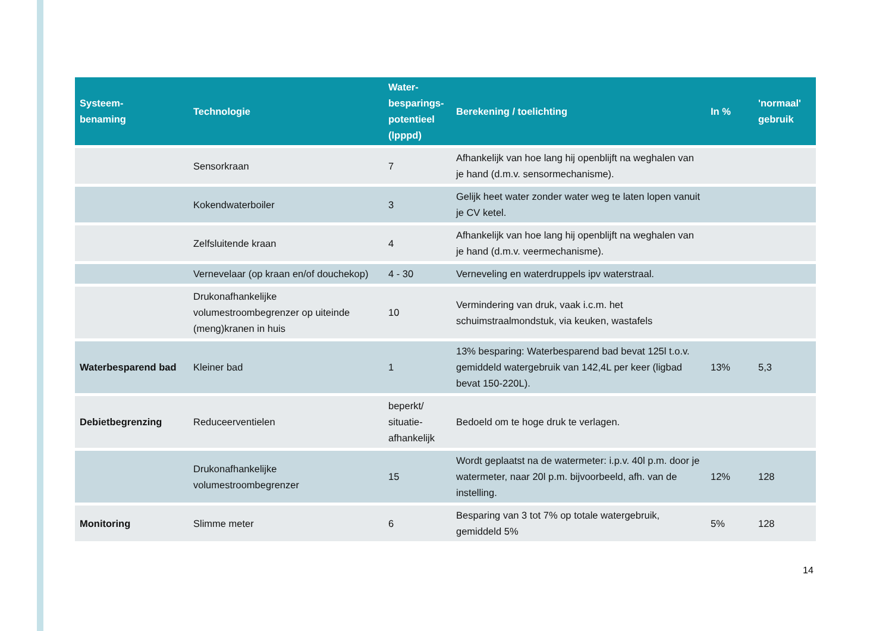| Systeem- benaming | Technologie | Water- besparings- potentieel (lpppd) | Berekening / toelichting | In % | 'normaal' gebruik |
| --- | --- | --- | --- | --- | --- |
| | Sensorkraan | 7 | Afhankelijk van hoe lang hij openblijft na weghalen van je hand (d.m.v. sensormechanisme). | | |
| | Kokendwaterboiler | 3 | Gelijk heet water zonder water weg te laten lopen vanuit je CV ketel. | | |
| | Zelfsluitende kraan | 4 | Afhankelijk van hoe lang hij openblijft na weghalen van je hand (d.m.v. veermechanisme). | | |
| | Vernevelaar (op kraan en/of douchekop) | 4 - 30 | Verneveling en waterdruppels ipv waterstraal. | | |
| | Drukonafhankelijke volumestroombegrenzer op uiteinde (meng)kranen in huis | 10 | Vermindering van druk, vaak i.c.m. het schuimstraalmondstuk, via keuken, wastafels | | |
| Waterbesparend bad | Kleiner bad | 1 | 13% besparing: Waterbesparend bad bevat 125l t.o.v. gemiddeld watergebruik van 142,4L per keer (ligbad bevat 150-220L). | 13% | 5,3 |
| Debietbegrenzing | Reduceerventielen | beperkt/ situatie-afhankelijk | Bedoeld om te hoge druk te verlagen. | | |
| | Drukonafhankelijke volumestroombegrenzer | 15 | Wordt geplaatst na de watermeter: i.p.v. 40l p.m. door je watermeter, naar 20l p.m. bijvoorbeeld, afh. van de instelling. | 12% | 128 |
| Monitoring | Slimme meter | 6 | Besparing van 3 tot 7% op totale watergebruik, gemiddeld 5% | 5% | 128 |
14